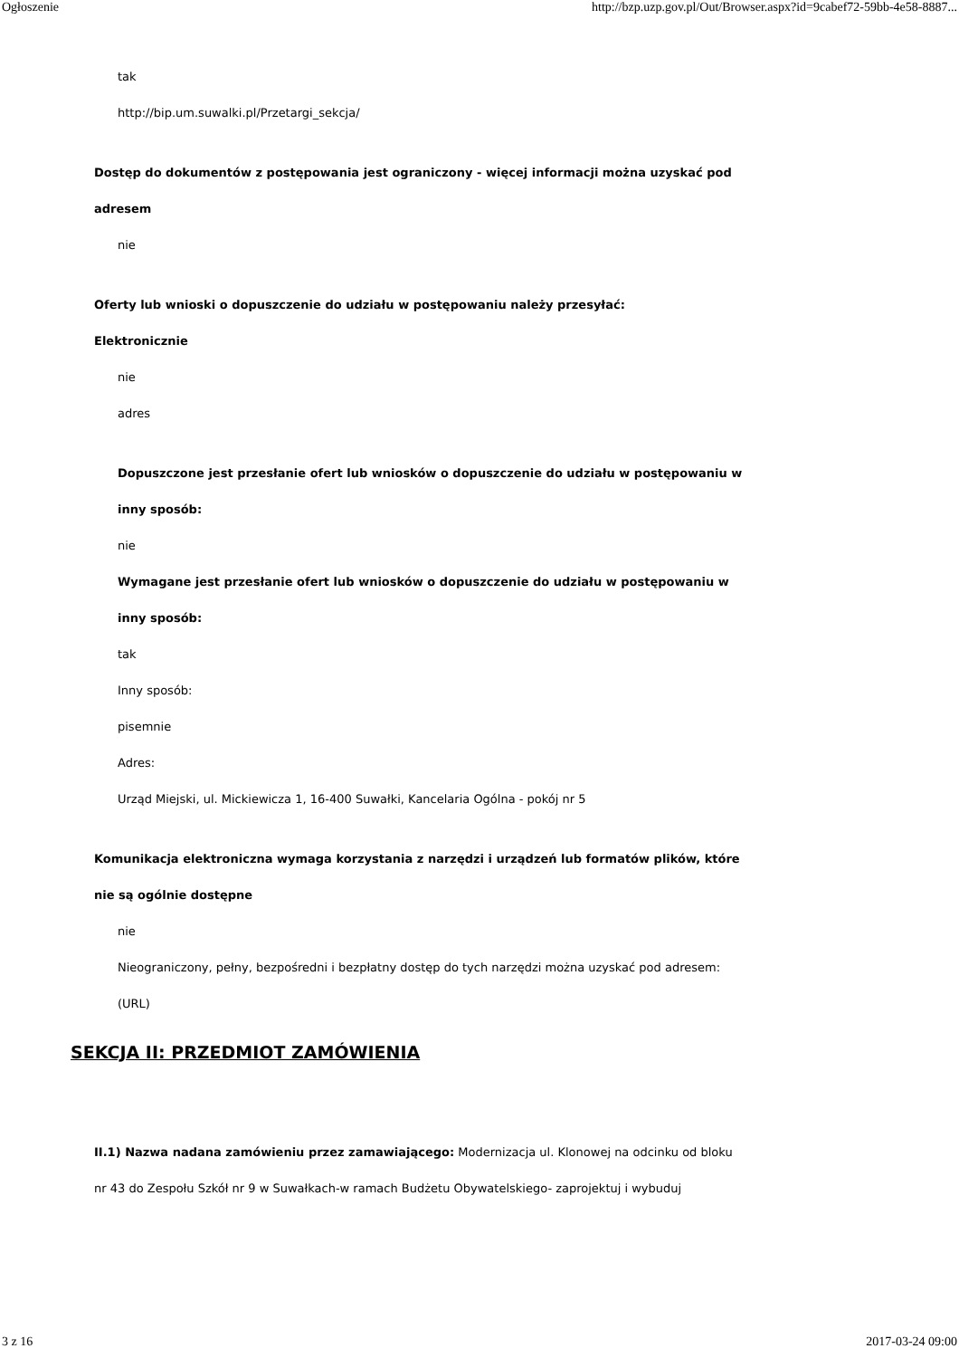Ogłoszenie http://bzp.uzp.gov.pl/Out/Browser.aspx?id=9cabef72-59bb-4e58-8887...
tak
http://bip.um.suwalki.pl/Przetargi_sekcja/
Dostęp do dokumentów z postępowania jest ograniczony - więcej informacji można uzyskać pod
adresem
nie
Oferty lub wnioski o dopuszczenie do udziału w postępowaniu należy przesyłać:
Elektronicznie
nie
adres
Dopuszczone jest przesłanie ofert lub wniosków o dopuszczenie do udziału w postępowaniu w
inny sposób:
nie
Wymagane jest przesłanie ofert lub wniosków o dopuszczenie do udziału w postępowaniu w
inny sposób:
tak
Inny sposób:
pisemnie
Adres:
Urząd Miejski, ul. Mickiewicza 1, 16-400 Suwałki, Kancelaria Ogólna - pokój nr 5
Komunikacja elektroniczna wymaga korzystania z narzędzi i urządzeń lub formatów plików, które
nie są ogólnie dostępne
nie
Nieograniczony, pełny, bezpośredni i bezpłatny dostęp do tych narzędzi można uzyskać pod adresem:
(URL)
SEKCJA II: PRZEDMIOT ZAMÓWIENIA
II.1) Nazwa nadana zamówieniu przez zamawiającego: Modernizacja ul. Klonowej na odcinku od bloku
nr 43 do Zespołu Szkół nr 9 w Suwałkach-w ramach Budżetu Obywatelskiego- zaprojektuj i wybuduj
3 z 16 2017-03-24 09:00